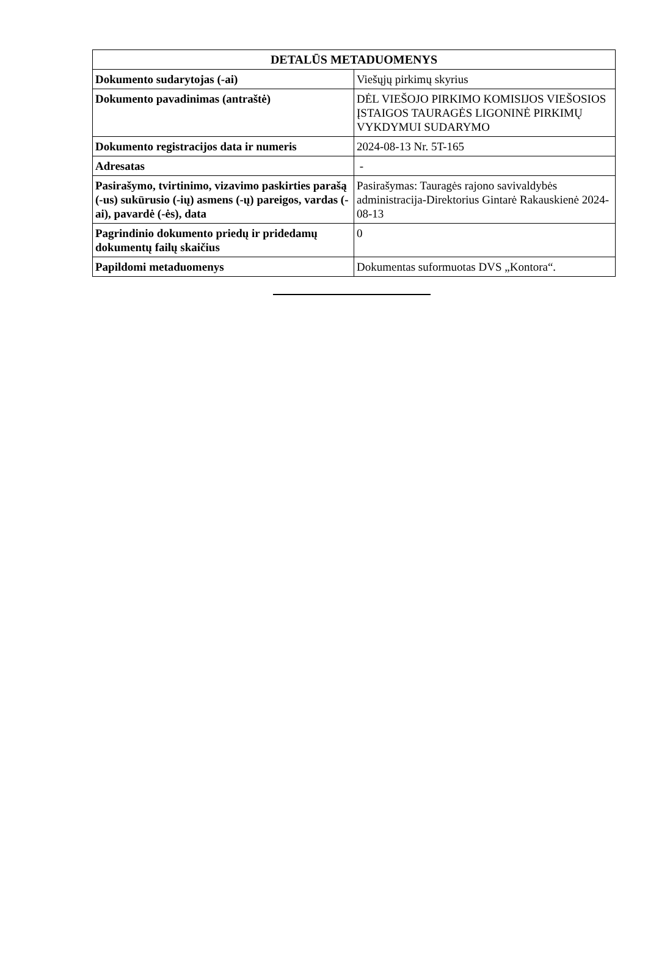| DETALŪS METADUOMENYS | |
| --- | --- |
| Dokumento sudarytojas (-ai) | Viešųjų pirkimų skyrius |
| Dokumento pavadinimas (antraštė) | DĖL VIEŠOJO PIRKIMO KOMISIJOS VIEŠOSIOS ĮSTAIGOS TAURAGĖS LIGONINĖ PIRKIMŲ VYKDYMUI SUDARYMO |
| Dokumento registracijos data ir numeris | 2024-08-13 Nr. 5T-165 |
| Adresatas | - |
| Pasirašymo, tvirtinimo, vizavimo paskirties parašą (-us) sukūrusio (-ių) asmens (-ų) pareigos, vardas (-ai), pavardė (-ės), data | Pasirašymas: Tauragės rajono savivaldybės administracija-Direktorius Gintarė Rakauskienė 2024-08-13 |
| Pagrindinio dokumento priedų ir pridedamų dokumentų failų skaičius | 0 |
| Papildomi metaduomenys | Dokumentas suformuotas DVS „Kontora“. |